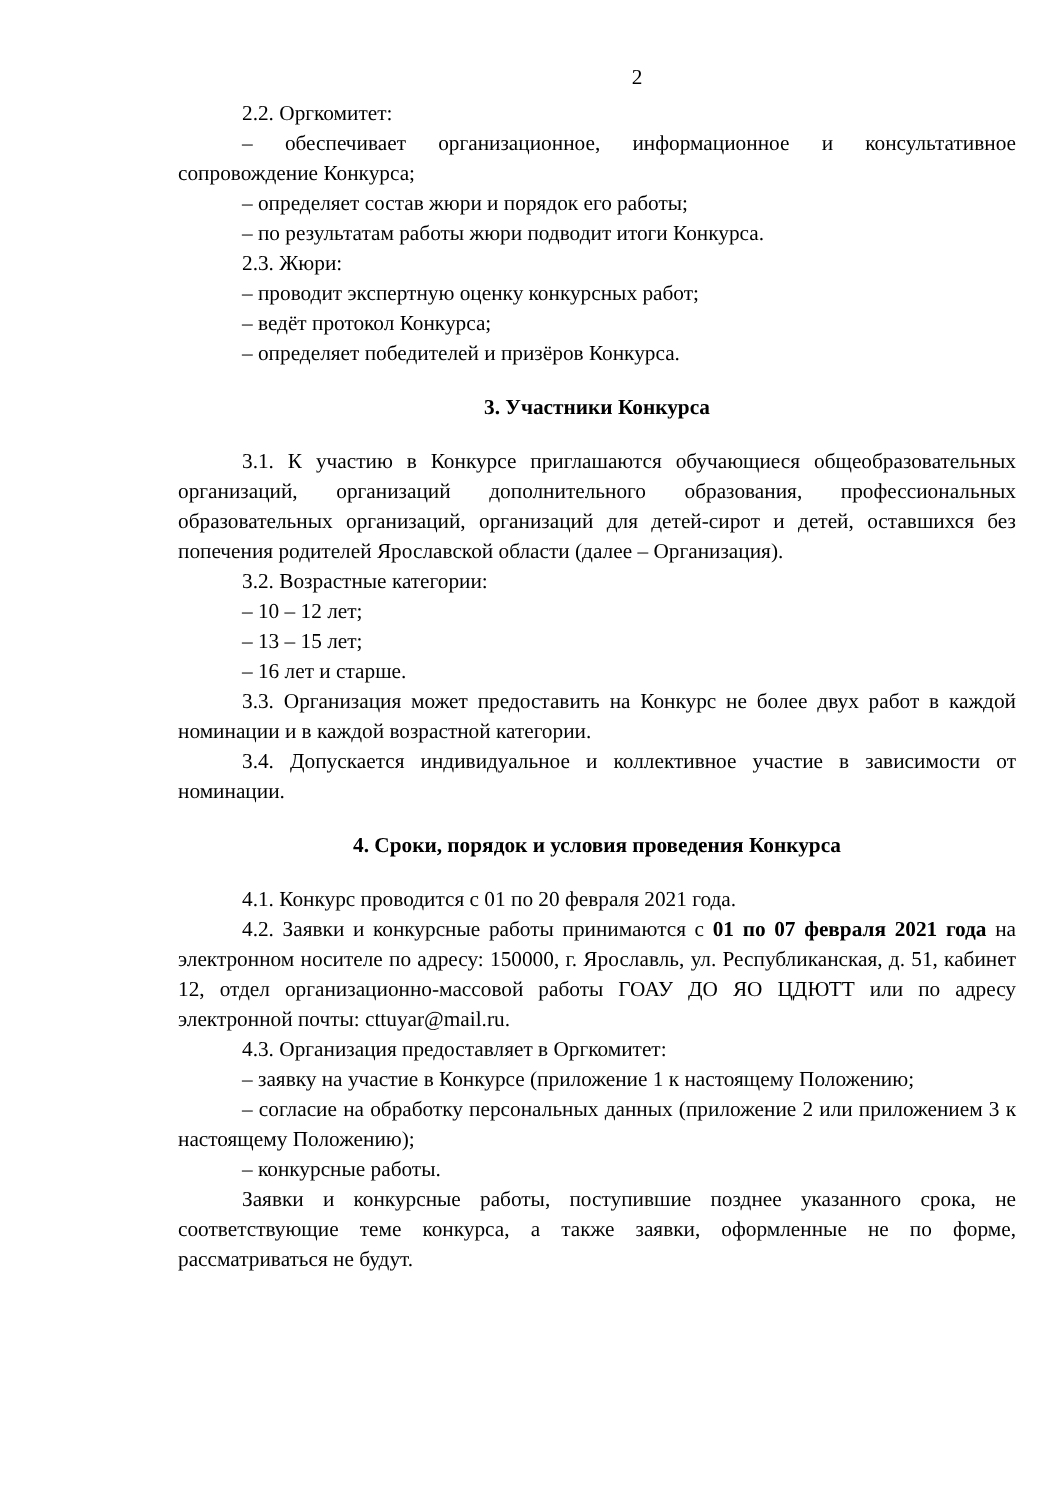2
2.2. Оргкомитет:
– обеспечивает организационное, информационное и консультативное сопровождение Конкурса;
– определяет состав жюри и порядок его работы;
– по результатам работы жюри подводит итоги Конкурса.
2.3. Жюри:
– проводит экспертную оценку конкурсных работ;
– ведёт протокол Конкурса;
– определяет победителей и призёров Конкурса.
3. Участники Конкурса
3.1. К участию в Конкурсе приглашаются обучающиеся общеобразовательных организаций, организаций дополнительного образования, профессиональных образовательных организаций, организаций для детей-сирот и детей, оставшихся без попечения родителей Ярославской области (далее – Организация).
3.2. Возрастные категории:
– 10 – 12 лет;
– 13 – 15 лет;
– 16 лет и старше.
3.3. Организация может предоставить на Конкурс не более двух работ в каждой номинации и в каждой возрастной категории.
3.4. Допускается индивидуальное и коллективное участие в зависимости от номинации.
4. Сроки, порядок и условия проведения Конкурса
4.1. Конкурс проводится с 01 по 20 февраля 2021 года.
4.2. Заявки и конкурсные работы принимаются с 01 по 07 февраля 2021 года на электронном носителе по адресу: 150000, г. Ярославль, ул. Республиканская, д. 51, кабинет 12, отдел организационно-массовой работы ГОАУ ДО ЯО ЦДЮТТ или по адресу электронной почты: cttuyar@mail.ru.
4.3. Организация предоставляет в Оргкомитет:
– заявку на участие в Конкурсе (приложение 1 к настоящему Положению;
– согласие на обработку персональных данных (приложение 2 или приложением 3 к настоящему Положению);
– конкурсные работы.
Заявки и конкурсные работы, поступившие позднее указанного срока, не соответствующие теме конкурса, а также заявки, оформленные не по форме, рассматриваться не будут.